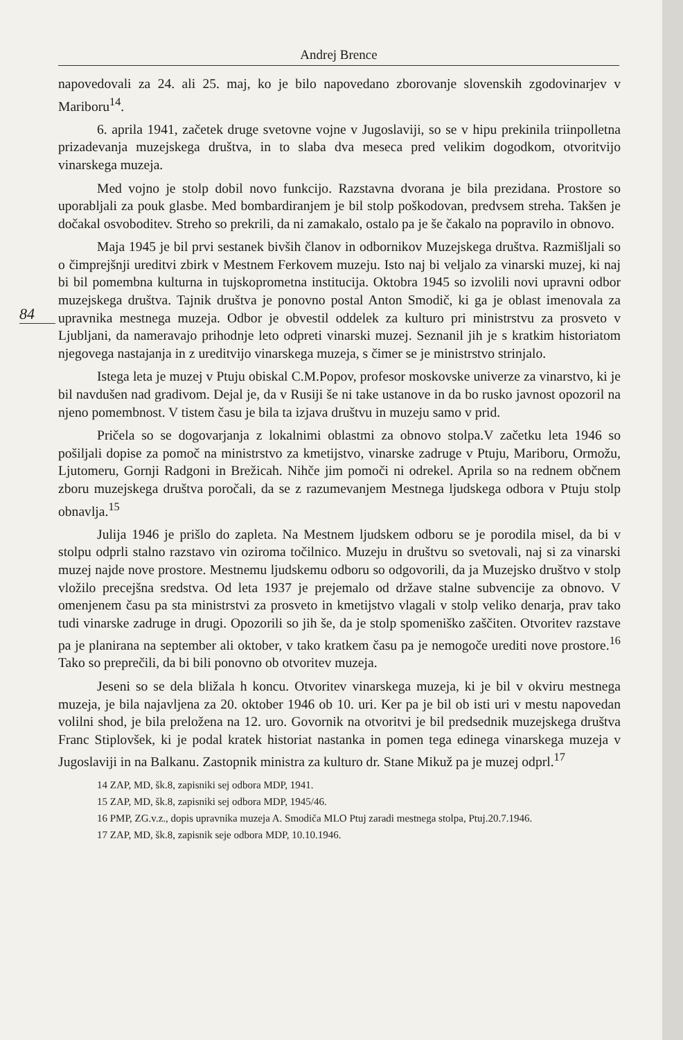Andrej Brence
84
napovedovali za 24. ali 25. maj, ko je bilo napovedano zborovanje slovenskih zgodovinarjev v Mariboru<sup>14</sup>.
6. aprila 1941, začetek druge svetovne vojne v Jugoslaviji, so se v hipu prekinila triinpolletna prizadevanja muzejskega društva, in to slaba dva meseca pred velikim dogodkom, otvoritvijo vinarskega muzeja.
Med vojno je stolp dobil novo funkcijo. Razstavna dvorana je bila prezidana. Prostore so uporabljali za pouk glasbe. Med bombardiranjem je bil stolp poškodovan, predvsem streha. Takšen je dočakal osvoboditev. Streho so prekrili, da ni zamakalo, ostalo pa je še čakalo na popravilo in obnovo.
Maja 1945 je bil prvi sestanek bivših članov in odbornikov Muzejskega društva. Razmišljali so o čimprejšnji ureditvi zbirk v Mestnem Ferkovem muzeju. Isto naj bi veljalo za vinarski muzej, ki naj bi bil pomembna kulturna in tujskoprometna institucija. Oktobra 1945 so izvolili novi upravni odbor muzejskega društva. Tajnik društva je ponovno postal Anton Smodič, ki ga je oblast imenovala za upravnika mestnega muzeja. Odbor je obvestil oddelek za kulturo pri ministrstvu za prosveto v Ljubljani, da nameravajo prihodnje leto odpreti vinarski muzej. Seznanil jih je s kratkim historiatom njegovega nastajanja in z ureditvijo vinarskega muzeja, s čimer se je ministrstvo strinjalo.
Istega leta je muzej v Ptuju obiskal C.M.Popov, profesor moskovske univerze za vinarstvo, ki je bil navdušen nad gradivom. Dejal je, da v Rusiji še ni take ustanove in da bo rusko javnost opozoril na njeno pomembnost. V tistem času je bila ta izjava društvu in muzeju samo v prid.
Pričela so se dogovarjanja z lokalnimi oblastmi za obnovo stolpa.V začetku leta 1946 so pošiljali dopise za pomoč na ministrstvo za kmetijstvo, vinarske zadruge v Ptuju, Mariboru, Ormožu, Ljutomeru, Gornji Radgoni in Brežicah. Nihče jim pomoči ni odrekel. Aprila so na rednem občnem zboru muzejskega društva poročali, da se z razumevanjem Mestnega ljudskega odbora v Ptuju stolp obnavlja.<sup>15</sup>
Julija 1946 je prišlo do zapleta. Na Mestnem ljudskem odboru se je porodila misel, da bi v stolpu odprli stalno razstavo vin oziroma točilnico. Muzeju in društvu so svetovali, naj si za vinarski muzej najde nove prostore. Mestnemu ljudskemu odboru so odgovorili, da ja Muzejsko društvo v stolp vložilo precejšna sredstva. Od leta 1937 je prejemalo od države stalne subvencije za obnovo. V omenjenem času pa sta ministrstvi za prosveto in kmetijstvo vlagali v stolp veliko denarja, prav tako tudi vinarske zadruge in drugi. Opozorili so jih še, da je stolp spomeniško zaščiten. Otvoritev razstave pa je planirana na september ali oktober, v tako kratkem času pa je nemogoče urediti nove prostore.<sup>16</sup> Tako so preprečili, da bi bili ponovno ob otvoritev muzeja.
Jeseni so se dela bližala h koncu. Otvoritev vinarskega muzeja, ki je bil v okviru mestnega muzeja, je bila najavljena za 20. oktober 1946 ob 10. uri. Ker pa je bil ob isti uri v mestu napovedan volilni shod, je bila preložena na 12. uro. Govornik na otvoritvi je bil predsednik muzejskega društva Franc Stiplovšek, ki je podal kratek historiat nastanka in pomen tega edinega vinarskega muzeja v Jugoslaviji in na Balkanu. Zastopnik ministra za kulturo dr. Stane Mikuž pa je muzej odprl.<sup>17</sup>
14 ZAP, MD, šk.8, zapisniki sej odbora MDP, 1941.
15 ZAP, MD, šk.8, zapisniki sej odbora MDP, 1945/46.
16 PMP, ZG.v.z., dopis upravnika muzeja A. Smodiča MLO Ptuj zaradi mestnega stolpa, Ptuj.20.7.1946.
17 ZAP, MD, šk.8, zapisnik seje odbora MDP, 10.10.1946.